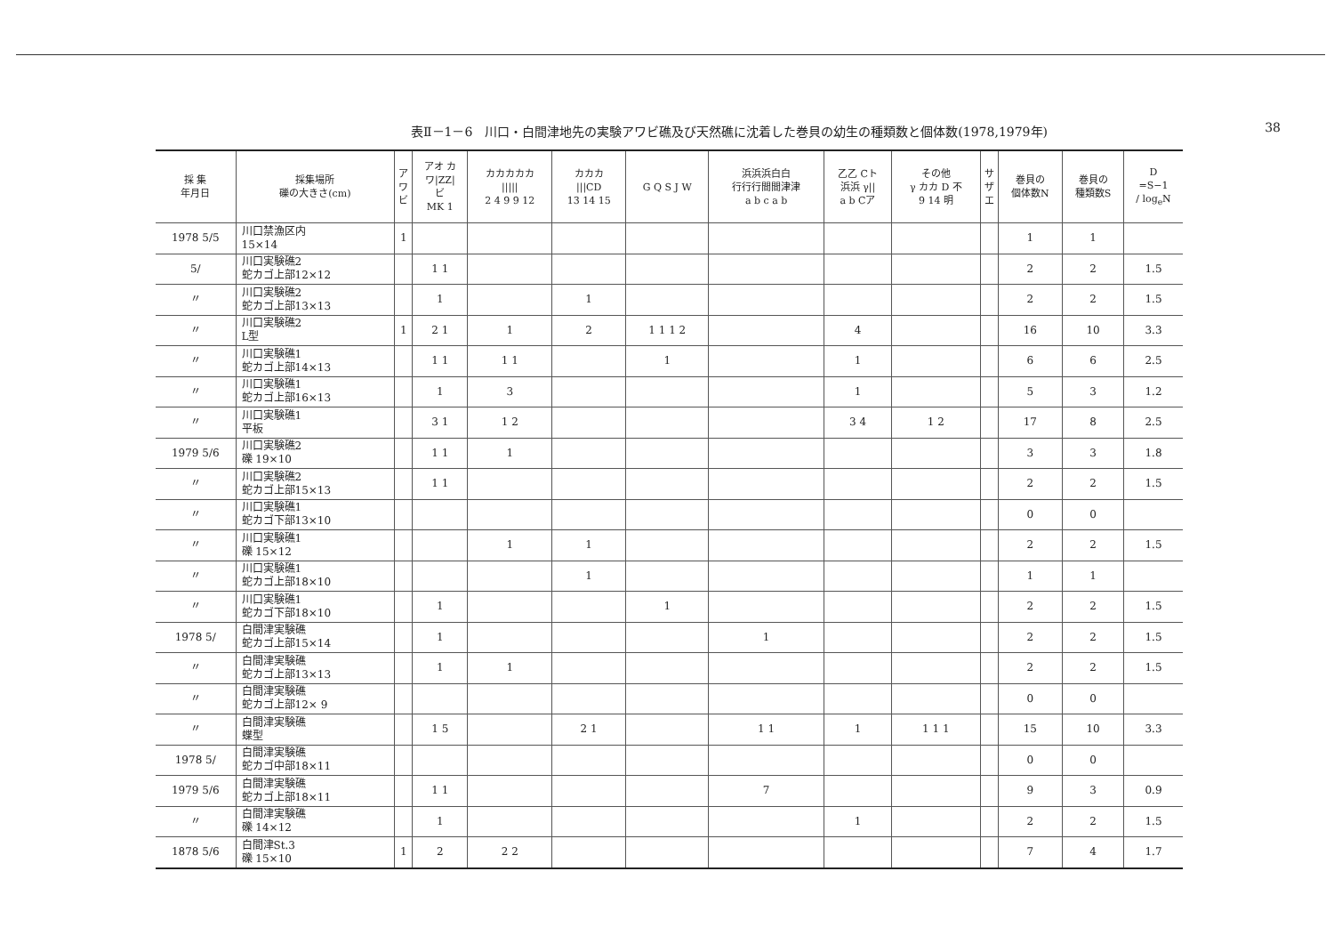38
表Ⅱ－1－6　川口・白間津地先の実験アワビ礁及び天然礁に沈着した巻貝の幼生の種類数と個体数(1978,1979年)
| 採 集 年月日 | 採集場所 礫の大きさ(cm) | ア ワ ビ | アオ カ ワ/ZZ/ ビ MK 1 | カカカカカ ///// 2 4 9 9 12 | カカカ ///CD 13 14 15 | G Q S J W | 浜浜浜白白 行行行間間津津 a b c a b | 乙乙 Cト 浜浜 γ// a b Cア | その他 γ カカ D 不 9 14 明 | サ ザ エ | 巻貝の 個体数N | 巻貝の 種類数S | D =S−1 / log<sub>e</sub>N |
| --- | --- | --- | --- | --- | --- | --- | --- | --- | --- | --- | --- | --- | --- |
| 1978 5/5 | 川口禁漁区内 15×14 | 1 | | | | | | | | | 1 | 1 | |
| 5/ | 川口実験礁2 蛇カゴ上部12×12 | | 1 1 | | | | | | | | 2 | 2 | 1.5 |
| 〃 | 川口実験礁2 蛇カゴ上部13×13 | | 1 | | 1 | | | | | | 2 | 2 | 1.5 |
| 〃 | 川口実験礁2 L型 | 1 | 2 1 | 1 | 2 | 1 1 1 2 | | 4 | | | 16 | 10 | 3.3 |
| 〃 | 川口実験礁1 蛇カゴ上部14×13 | | 1 1 | 1 1 | | 1 | | 1 | | | 6 | 6 | 2.5 |
| 〃 | 川口実験礁1 蛇カゴ上部16×13 | | 1 | 3 | | | | 1 | | | 5 | 3 | 1.2 |
| 〃 | 川口実験礁1 平板 | | 3 1 | 1 2 | | | | 3 4 | 1 2 | | 17 | 8 | 2.5 |
| 1979 5/6 | 川口実験礁2 礫 19×10 | | 1 1 | 1 | | | | | | | 3 | 3 | 1.8 |
| 〃 | 川口実験礁2 蛇カゴ上部15×13 | | 1 1 | | | | | | | | 2 | 2 | 1.5 |
| 〃 | 川口実験礁1 蛇カゴ下部13×10 | | | | | | | | | | 0 | 0 | |
| 〃 | 川口実験礁1 礫 15×12 | | | 1 | 1 | | | | | | 2 | 2 | 1.5 |
| 〃 | 川口実験礁1 蛇カゴ上部18×10 | | | | 1 | | | | | | 1 | 1 | |
| 〃 | 川口実験礁1 蛇カゴ下部18×10 | | 1 | | | 1 | | | | | 2 | 2 | 1.5 |
| 1978 5/ | 白間津実験礁 蛇カゴ上部15×14 | | 1 | | | | 1 | | | | 2 | 2 | 1.5 |
| 〃 | 白間津実験礁 蛇カゴ上部13×13 | | 1 | 1 | | | | | | | 2 | 2 | 1.5 |
| 〃 | 白間津実験礁 蛇カゴ上部12× 9 | | | | | | | | | | 0 | 0 | |
| 〃 | 白間津実験礁 蝶型 | | 1 5 | | 2 1 | | 1 1 | 1 | 1 1 1 | | 15 | 10 | 3.3 |
| 1978 5/ | 白間津実験礁 蛇カゴ中部18×11 | | | | | | | | | | 0 | 0 | |
| 1979 5/6 | 白間津実験礁 蛇カゴ上部18×11 | | 1 1 | | | | 7 | | | | 9 | 3 | 0.9 |
| 〃 | 白間津実験礁 礫 14×12 | | 1 | | | | | 1 | | | 2 | 2 | 1.5 |
| 1878 5/6 | 白間津St.3 礫 15×10 | 1 | 2 | 2 2 | | | | | | | 7 | 4 | 1.7 |